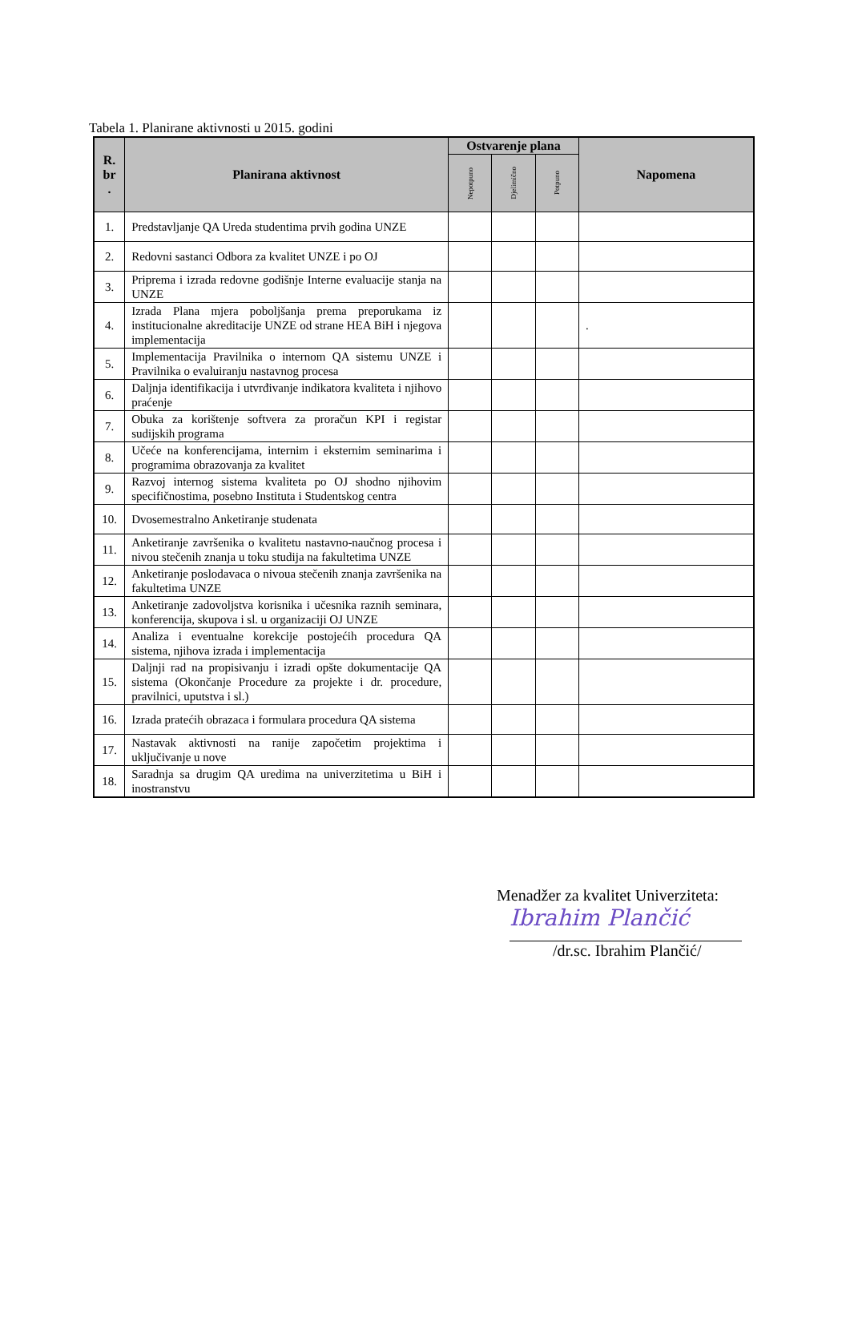Tabela 1. Planirane aktivnosti u 2015. godini
| R. br . | Planirana aktivnost | Ostvarenje plana | | | Napomena |
| --- | --- | --- | --- | --- | --- |
| | | Nepotpuno | Djelimično | Potpuno | |
| 1. | Predstavljanje QA Ureda studentima prvih godina UNZE | | | | |
| 2. | Redovni sastanci Odbora za kvalitet UNZE i po OJ | | | | |
| 3. | Priprema i izrada redovne godišnje Interne evaluacije stanja na UNZE | | | | |
| 4. | Izrada Plana mjera poboljšanja prema preporukama iz institucionalne akreditacije UNZE od strane HEA BiH i njegova implementacija | | | | . |
| 5. | Implementacija Pravilnika o internom QA sistemu UNZE i Pravilnika o evaluiranju nastavnog procesa | | | | |
| 6. | Daljnja identifikacija i utvrđivanje indikatora kvaliteta i njihovo praćenje | | | | |
| 7. | Obuka za korištenje softvera za proračun KPI i registar sudijskih programa | | | | |
| 8. | Učeće na konferencijama, internim i eksternim seminarima i programima obrazovanja za kvalitet | | | | |
| 9. | Razvoj internog sistema kvaliteta po OJ shodno njihovim specifičnostima, posebno Instituta i Studentskog centra | | | | |
| 10. | Dvosemestralno Anketiranje studenata | | | | |
| 11. | Anketiranje završenika o kvalitetu nastavno-naučnog procesa i nivou stečenih znanja u toku studija na fakultetima UNZE | | | | |
| 12. | Anketiranje poslodavaca o nivoua stečenih znanja završenika na fakultetima UNZE | | | | |
| 13. | Anketiranje zadovoljstva korisnika i učesnika raznih seminara, konferencija, skupova i sl. u organizaciji OJ UNZE | | | | |
| 14. | Analiza i eventualne korekcije postojećih procedura QA sistema, njihova izrada i implementacija | | | | |
| 15. | Daljnji rad na propisivanju i izradi opšte dokumentacije QA sistema (Okončanje Procedure za projekte i dr. procedure, pravilnici, uputstva i sl.) | | | | |
| 16. | Izrada pratećih obrazaca i formulara procedura QA sistema | | | | |
| 17. | Nastavak aktivnosti na ranije započetim projektima i uključivanje u nove | | | | |
| 18. | Saradnja sa drugim QA uredima na univerzitetima u BiH i inostranstvu | | | | |
Menadžer za kvalitet Univerziteta:
Ibrahim Plančić
/dr.sc. Ibrahim Plančić/